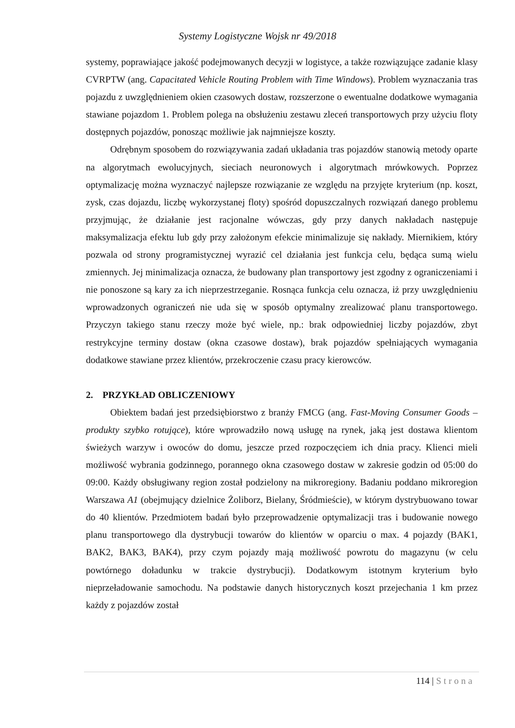Systemy Logistyczne Wojsk nr 49/2018
systemy, poprawiające jakość podejmowanych decyzji w logistyce, a także rozwiązujące zadanie klasy CVRPTW (ang. Capacitated Vehicle Routing Problem with Time Windows). Problem wyznaczania tras pojazdu z uwzględnieniem okien czasowych dostaw, rozszerzone o ewentualne dodatkowe wymagania stawiane pojazdom 1. Problem polega na obsłużeniu zestawu zleceń transportowych przy użyciu floty dostępnych pojazdów, ponosząc możliwie jak najmniejsze koszty.
Odrębnym sposobem do rozwiązywania zadań układania tras pojazdów stanowią metody oparte na algorytmach ewolucyjnych, sieciach neuronowych i algorytmach mrówkowych. Poprzez optymalizację można wyznaczyć najlepsze rozwiązanie ze względu na przyjęte kryterium (np. koszt, zysk, czas dojazdu, liczbę wykorzystanej floty) spośród dopuszczalnych rozwiązań danego problemu przyjmując, że działanie jest racjonalne wówczas, gdy przy danych nakładach następuje maksymalizacja efektu lub gdy przy założonym efekcie minimalizuje się nakłady. Miernikiem, który pozwala od strony programistycznej wyrazić cel działania jest funkcja celu, będąca sumą wielu zmiennych. Jej minimalizacja oznacza, że budowany plan transportowy jest zgodny z ograniczeniami i nie ponoszone są kary za ich nieprzestrzeganie. Rosnąca funkcja celu oznacza, iż przy uwzględnieniu wprowadzonych ograniczeń nie uda się w sposób optymalny zrealizować planu transportowego. Przyczyn takiego stanu rzeczy może być wiele, np.: brak odpowiedniej liczby pojazdów, zbyt restrykcyjne terminy dostaw (okna czasowe dostaw), brak pojazdów spełniających wymagania dodatkowe stawiane przez klientów, przekroczenie czasu pracy kierowców.
2. PRZYKŁAD OBLICZENIOWY
Obiektem badań jest przedsiębiorstwo z branży FMCG (ang. Fast-Moving Consumer Goods – produkty szybko rotujące), które wprowadziło nową usługę na rynek, jaką jest dostawa klientom świeżych warzyw i owoców do domu, jeszcze przed rozpoczęciem ich dnia pracy. Klienci mieli możliwość wybrania godzinnego, porannego okna czasowego dostaw w zakresie godzin od 05:00 do 09:00. Każdy obsługiwany region został podzielony na mikroregiony. Badaniu poddano mikroregion Warszawa A1 (obejmujący dzielnice Żoliborz, Bielany, Śródmieście), w którym dystrybuowano towar do 40 klientów. Przedmiotem badań było przeprowadzenie optymalizacji tras i budowanie nowego planu transportowego dla dystrybucji towarów do klientów w oparciu o max. 4 pojazdy (BAK1, BAK2, BAK3, BAK4), przy czym pojazdy mają możliwość powrotu do magazynu (w celu powtórnego doładunku w trakcie dystrybucji). Dodatkowym istotnym kryterium było nieprzeładowanie samochodu. Na podstawie danych historycznych koszt przejechania 1 km przez każdy z pojazdów został
114 | Strona